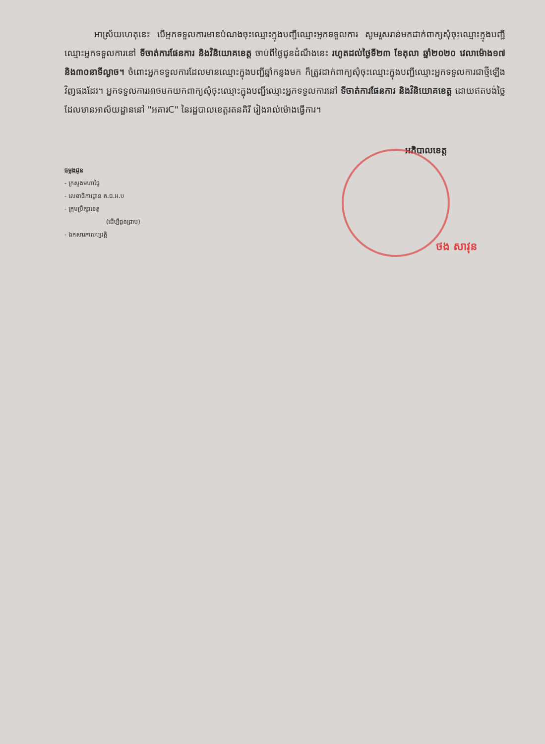អាស្រ័យហេតុនេះ បើអ្នកទទួលការមានបំណងចុះឈ្មោះក្នុងបញ្ជីឈ្មោះអ្នកទទួលការ សូមរួសរាន់មកដាក់ពាក្យសុំចុះឈ្មោះក្នុងបញ្ជីឈ្មោះអ្នកទទួលការនៅ ទីចាត់ការផែនការ និងវិនិយោគខេត្ត ចាប់ពីថ្ងៃជូនដំណឹងនេះ រហូតដល់ថ្ងៃទី២៣ ខែតុលា ឆ្នាំ២០២០ វេលាម៉ោង១៧ និង៣០នាទីល្ងាច។ ចំពោះអ្នកទទួលការដែលមានឈ្មោះក្នុងបញ្ជីឆ្នាំកន្លងមក ក៏ត្រូវដាក់ពាក្យសុំចុះឈ្មោះក្នុងបញ្ជីឈ្មោះអ្នកទទួលការជាថ្មីឡើងវិញផងដែរ។ អ្នកទទួលការអាចមកយកពាក្យសុំចុះឈ្មោះក្នុងបញ្ជីឈ្មោះអ្នកទទួលការនៅ ទីចាត់ការផែនការ និងវិនិយោគខេត្ត ដោយឥតបង់ថ្លៃ ដែលមានអាស័យដ្ឋាននៅ "អគារC" នៃរដ្ឋបាលខេត្តរតនគិរី រៀងរាល់ម៉ោងធ្វើការ។
ចម្លងជូន
- ក្រសួងមហាផ្ទៃ
- លេខាធិការដ្ឋាន គ.ជ.អ.ប
- ក្រុមប្រឹក្សាខេត្ត
(ដើម្បីជូនជ្រាប)
- ឯកសារកាលប្បវត្តិ
អភិបាលខេត្ត
ថង សាវុន